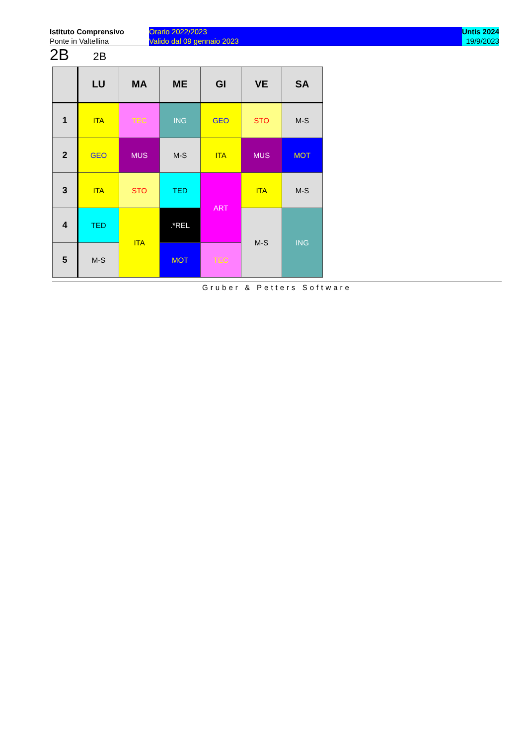Istituto Comprensivo
Ponte in Valtellina
Orario 2022/2023
Valido dal 09 gennaio 2023
Untis 2024
19/9/2023
2B 2B
| | LU | MA | ME | GI | VE | SA |
| --- | --- | --- | --- | --- | --- | --- |
| 1 | ITA | TEC | ING | GEO | STO | M-S |
| 2 | GEO | MUS | M-S | ITA | MUS | MOT |
| 3 | ITA | STO | TED | ART | ITA | M-S |
| 4 | TED | ITA | .*REL | | M-S | ING |
| 5 | M-S | | MOT | TEC | | |
Gruber & Petters Software